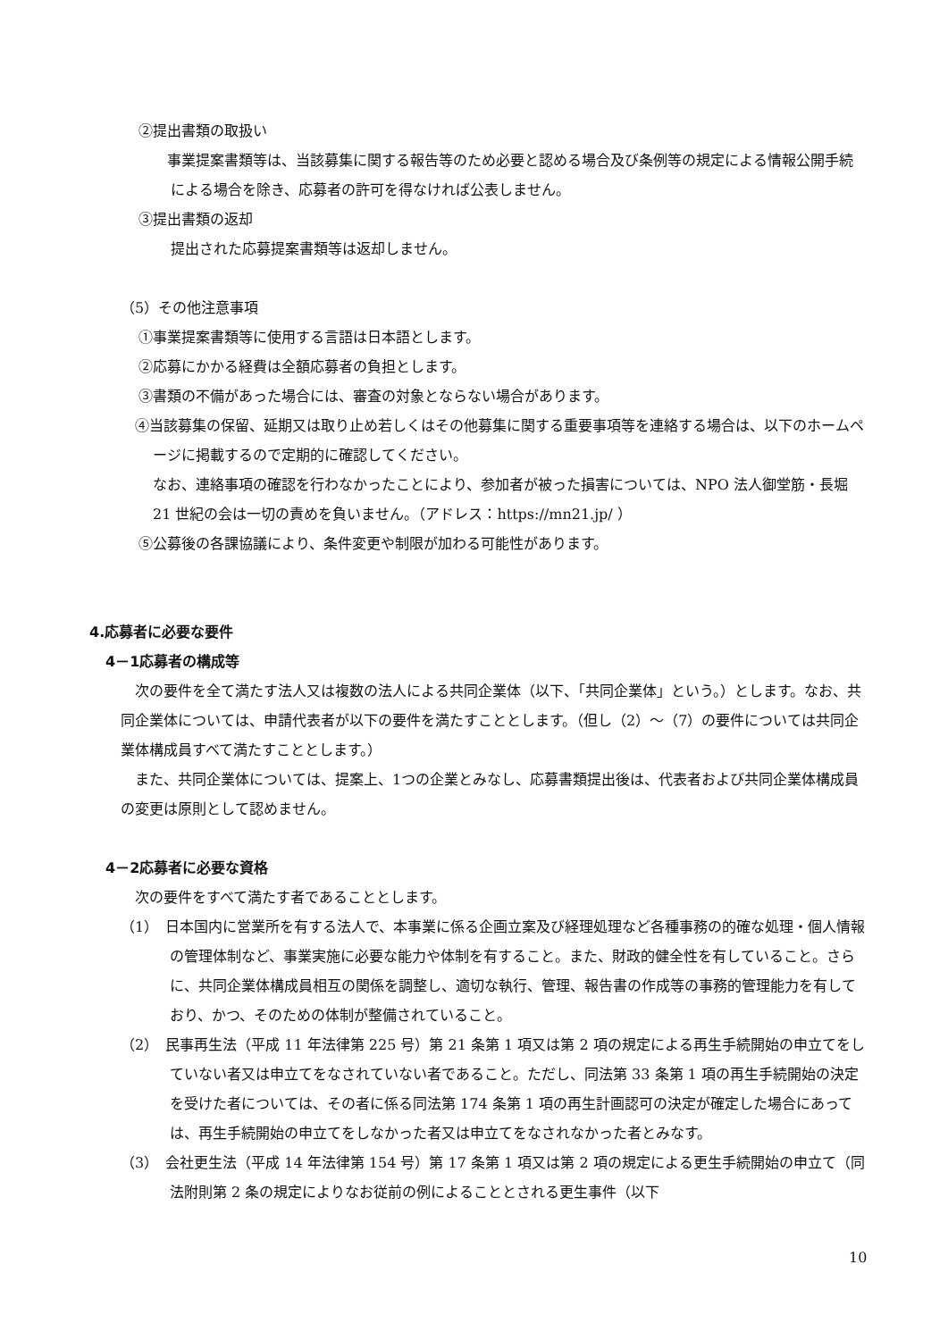②提出書類の取扱い
　事業提案書類等は、当該募集に関する報告等のため必要と認める場合及び条例等の規定による情報公開手続による場合を除き、応募者の許可を得なければ公表しません。
③提出書類の返却
提出された応募提案書類等は返却しません。
（5）その他注意事項
①事業提案書類等に使用する言語は日本語とします。
②応募にかかる経費は全額応募者の負担とします。
③書類の不備があった場合には、審査の対象とならない場合があります。
④当該募集の保留、延期又は取り止め若しくはその他募集に関する重要事項等を連絡する場合は、以下のホームページに掲載するので定期的に確認してください。
なお、連絡事項の確認を行わなかったことにより、参加者が被った損害については、NPO 法人御堂筋・長堀 21 世紀の会は一切の責めを負いません。（アドレス：https://mn21.jp/ ）
⑤公募後の各課協議により、条件変更や制限が加わる可能性があります。
4.応募者に必要な要件
4－1応募者の構成等
　次の要件を全て満たす法人又は複数の法人による共同企業体（以下、「共同企業体」という。）とします。なお、共同企業体については、申請代表者が以下の要件を満たすこととします。（但し（2）～（7）の要件については共同企業体構成員すべて満たすこととします。）
　また、共同企業体については、提案上、1つの企業とみなし、応募書類提出後は、代表者および共同企業体構成員の変更は原則として認めません。
4－2応募者に必要な資格
　次の要件をすべて満たす者であることとします。
（1）　日本国内に営業所を有する法人で、本事業に係る企画立案及び経理処理など各種事務の的確な処理・個人情報の管理体制など、事業実施に必要な能力や体制を有すること。また、財政的健全性を有していること。さらに、共同企業体構成員相互の関係を調整し、適切な執行、管理、報告書の作成等の事務的管理能力を有しており、かつ、そのための体制が整備されていること。
（2）　民事再生法（平成 11 年法律第 225 号）第 21 条第 1 項又は第 2 項の規定による再生手続開始の申立てをしていない者又は申立てをなされていない者であること。ただし、同法第 33 条第 1 項の再生手続開始の決定を受けた者については、その者に係る同法第 174 条第 1 項の再生計画認可の決定が確定した場合にあっては、再生手続開始の申立てをしなかった者又は申立てをなされなかった者とみなす。
（3）　会社更生法（平成 14 年法律第 154 号）第 17 条第 1 項又は第 2 項の規定による更生手続開始の申立て（同法附則第 2 条の規定によりなお従前の例によることとされる更生事件（以下
10